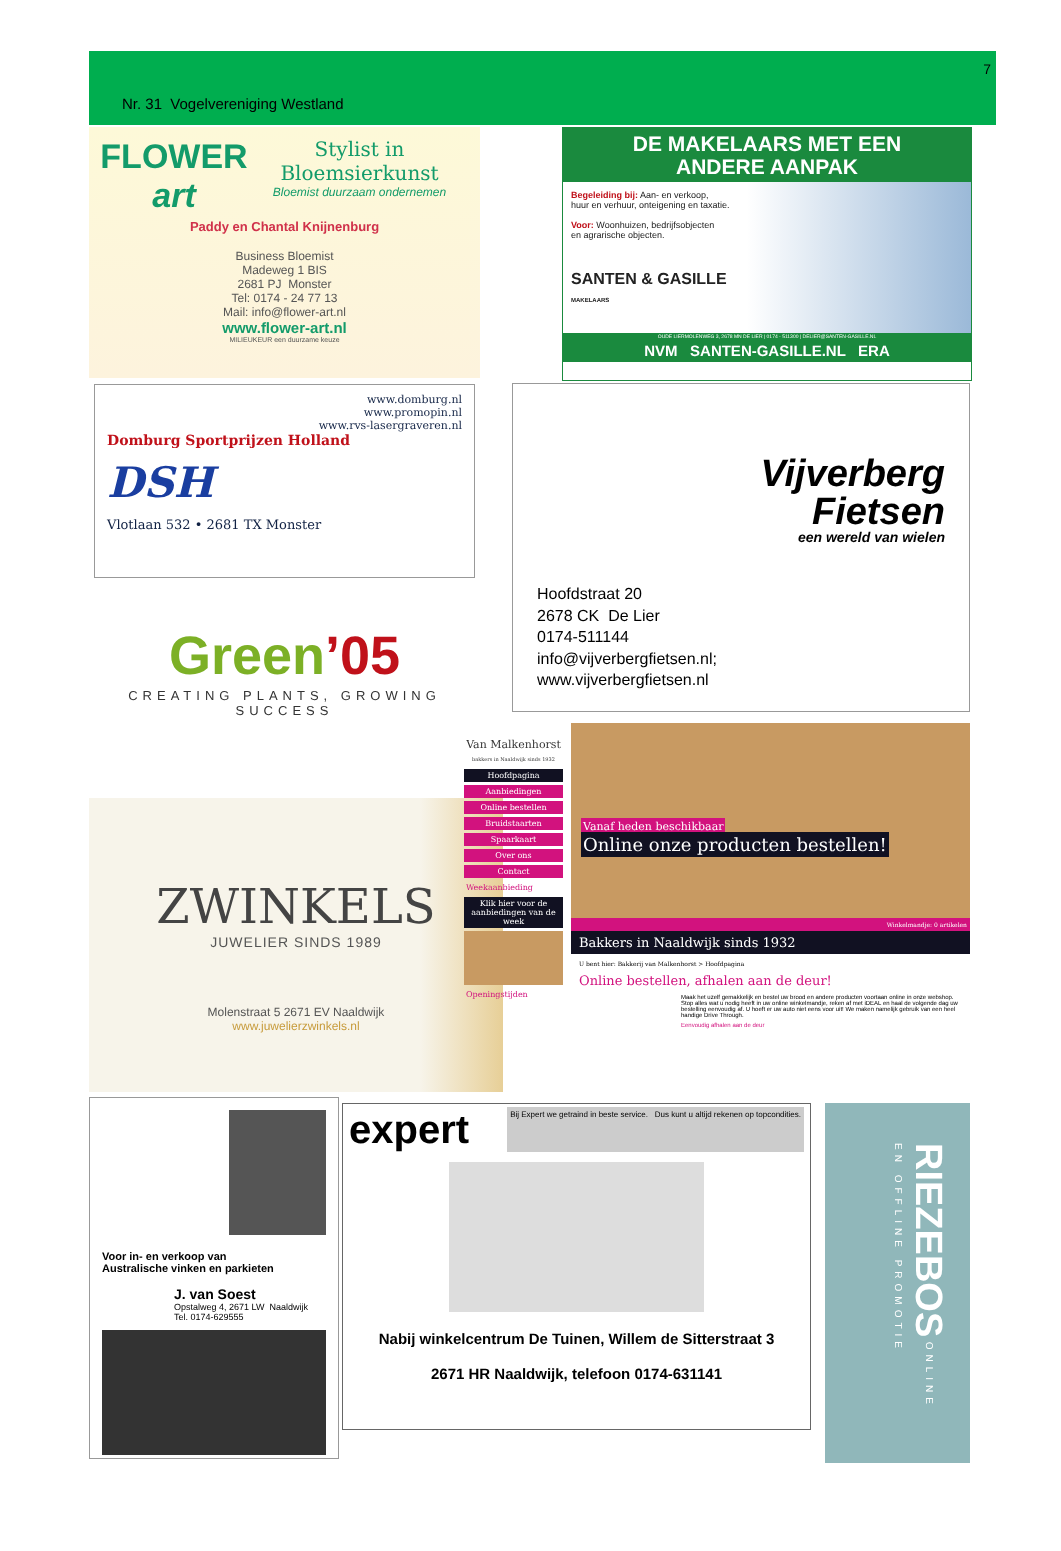7
Nr. 31 Vogelvereniging Westland
FLOWER art
Stylist in
Bloemsierkunst
Bloemist duurzaam ondernemen
Paddy en Chantal Knijnenburg
Business Bloemist
Madeweg 1 BIS
2681 PJ Monster
Tel: 0174 - 24 77 13
Mail: info@flower-art.nl
www.flower-art.nl
MILIEUKEUR een duurzame keuze
www.domburg.nl
www.promopin.nl
www.rvs-lasergraveren.nl
Domburg Sportprijzen Holland
DSH
Vlotlaan 532 • 2681 TX Monster
Green’05
CREATING PLANTS, GROWING SUCCESS
ZWINKELS
JUWELIER SINDS 1989
Molenstraat 5 2671 EV Naaldwijk
www.juwelierzwinkels.nl
DE MAKELAARS MET EEN
ANDERE AANPAK
Begeleiding bij: Aan- en verkoop,
huur en verhuur, onteigening en taxatie.
Voor: Woonhuizen, bedrijfsobjecten
en agrarische objecten.
SANTEN & GASILLE
MAKELAARS
OUDE LIERMOLENWEG 3, 2678 MN DE LIER | 0174 - 511300 | DELIER@SANTEN-GASILLE.NL
NVM SANTEN-GASILLE.NL ERA
Hoofdstraat 20
2678 CK De Lier
0174-511144
info@vijverbergfietsen.nl;
www.vijverbergfietsen.nl
Vijverberg
Fietsen
een wereld van wielen
Van Malkenhorst
bakkers in Naaldwijk sinds 1932
Hoofdpagina
Aanbiedingen
Online bestellen
Bruidstaarten
Spaarkaart
Over ons
Contact
Weekaanbieding
Klik hier voor de aanbiedingen van de week
Openingstijden
Vanaf heden beschikbaar
Online onze producten bestellen!
Winkelmandje: 0 artikelen
Bakkers in Naaldwijk sinds 1932
U bent hier: Bakkerij van Malkenhorst > Hoofdpagina
Online bestellen, afhalen aan de deur!
Maak het uzelf gemakkelijk en bestel uw brood en andere producten voortaan online in onze webshop. Stop alles wat u nodig heeft in uw online winkelmandje, reken af met iDEAL en haal de volgende dag uw bestelling eenvoudig af. U hoeft er uw auto niet eens voor uit! We maken namelijk gebruik van een heel handige Drive Through.
Eenvoudig afhalen aan de deur
Voor in- en verkoop van
Australische vinken en parkieten
J. van Soest
Opstalweg 4, 2671 LW Naaldwijk
Tel. 0174-629555
expert Bij Expert we getraind in beste service. Dus kunt u altijd rekenen op topcondities.
Nabij winkelcentrum De Tuinen, Willem de Sitterstraat 3
2671 HR Naaldwijk, telefoon 0174-631141
RIEZEBOS ONLINE EN OFFLINE PROMOTIE